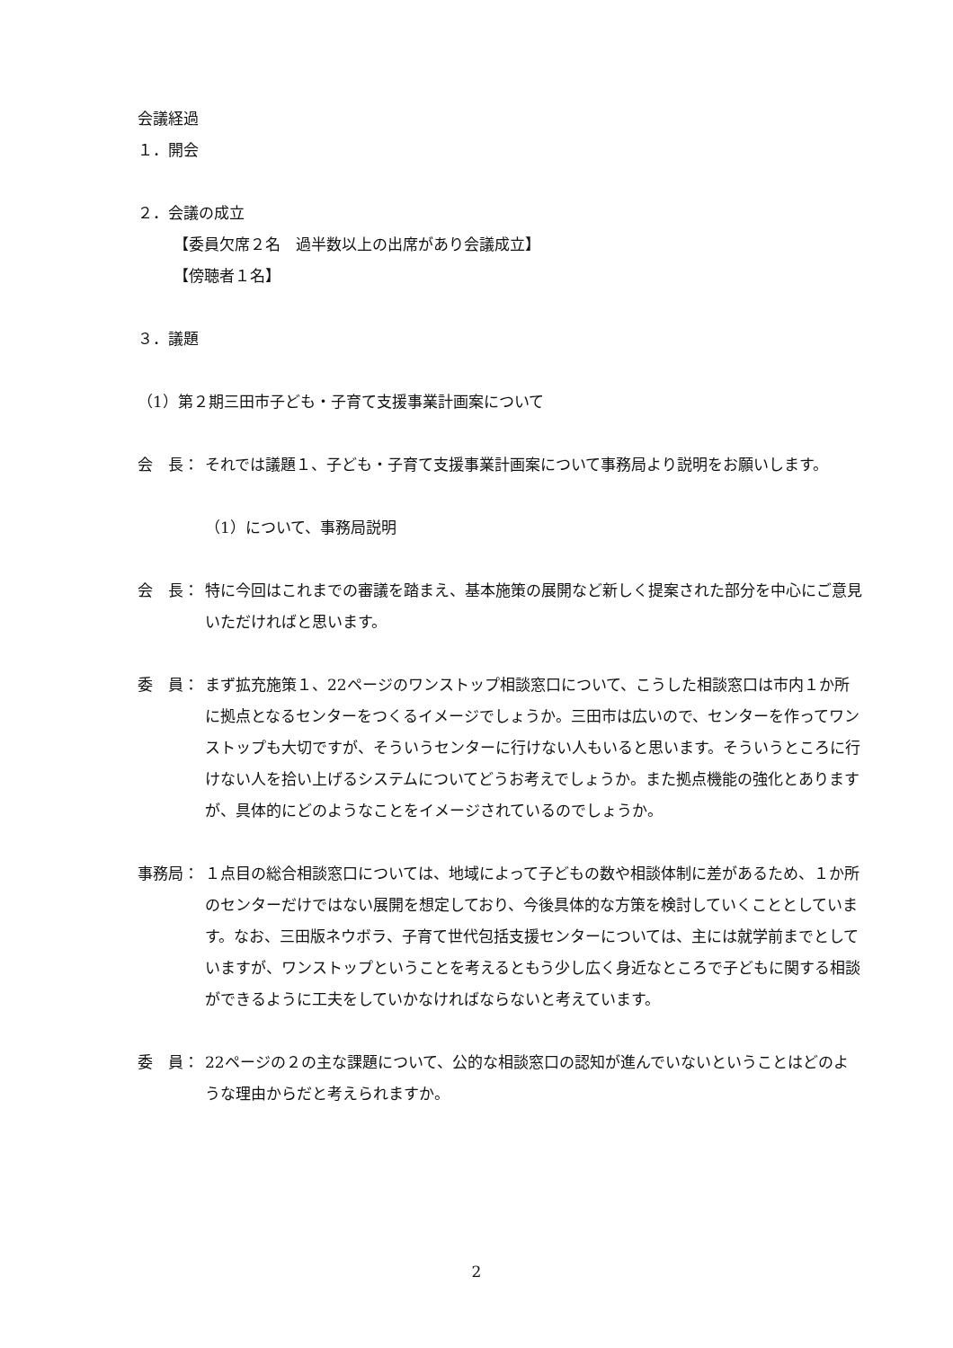会議経過
１．開会
２．会議の成立
【委員欠席２名　過半数以上の出席があり会議成立】
【傍聴者１名】
３．議題
（1）第２期三田市子ども・子育て支援事業計画案について
会　長： それでは議題１、子ども・子育て支援事業計画案について事務局より説明をお願いします。
（1）について、事務局説明
会　長： 特に今回はこれまでの審議を踏まえ、基本施策の展開など新しく提案された部分を中心にご意見いただければと思います。
委　員： まず拡充施策１、22ページのワンストップ相談窓口について、こうした相談窓口は市内１か所に拠点となるセンターをつくるイメージでしょうか。三田市は広いので、センターを作ってワンストップも大切ですが、そういうセンターに行けない人もいると思います。そういうところに行けない人を拾い上げるシステムについてどうお考えでしょうか。また拠点機能の強化とありますが、具体的にどのようなことをイメージされているのでしょうか。
事務局： １点目の総合相談窓口については、地域によって子どもの数や相談体制に差があるため、１か所のセンターだけではない展開を想定しており、今後具体的な方策を検討していくこととしています。なお、三田版ネウボラ、子育て世代包括支援センターについては、主には就学前までとしていますが、ワンストップということを考えるともう少し広く身近なところで子どもに関する相談ができるように工夫をしていかなければならないと考えています。
委　員： 22ページの２の主な課題について、公的な相談窓口の認知が進んでいないということはどのような理由からだと考えられますか。
2